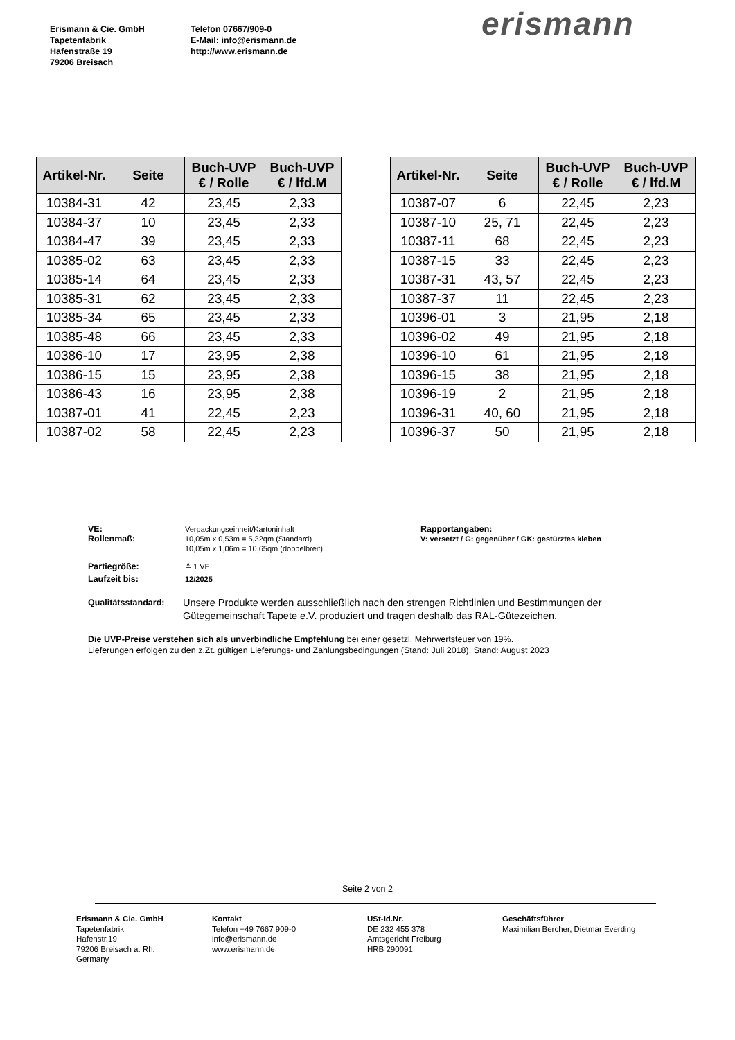Erismann & Cie. GmbH
Tapetenfabrik
Hafenstraße 19
79206 Breisach
Telefon 07667/909-0
E-Mail: info@erismann.de
http://www.erismann.de
erismann
| Artikel-Nr. | Seite | Buch-UVP € / Rolle | Buch-UVP € / lfd.M |
| --- | --- | --- | --- |
| 10384-31 | 42 | 23,45 | 2,33 |
| 10384-37 | 10 | 23,45 | 2,33 |
| 10384-47 | 39 | 23,45 | 2,33 |
| 10385-02 | 63 | 23,45 | 2,33 |
| 10385-14 | 64 | 23,45 | 2,33 |
| 10385-31 | 62 | 23,45 | 2,33 |
| 10385-34 | 65 | 23,45 | 2,33 |
| 10385-48 | 66 | 23,45 | 2,33 |
| 10386-10 | 17 | 23,95 | 2,38 |
| 10386-15 | 15 | 23,95 | 2,38 |
| 10386-43 | 16 | 23,95 | 2,38 |
| 10387-01 | 41 | 22,45 | 2,23 |
| 10387-02 | 58 | 22,45 | 2,23 |
| Artikel-Nr. | Seite | Buch-UVP € / Rolle | Buch-UVP € / lfd.M |
| --- | --- | --- | --- |
| 10387-07 | 6 | 22,45 | 2,23 |
| 10387-10 | 25, 71 | 22,45 | 2,23 |
| 10387-11 | 68 | 22,45 | 2,23 |
| 10387-15 | 33 | 22,45 | 2,23 |
| 10387-31 | 43, 57 | 22,45 | 2,23 |
| 10387-37 | 11 | 22,45 | 2,23 |
| 10396-01 | 3 | 21,95 | 2,18 |
| 10396-02 | 49 | 21,95 | 2,18 |
| 10396-10 | 61 | 21,95 | 2,18 |
| 10396-15 | 38 | 21,95 | 2,18 |
| 10396-19 | 2 | 21,95 | 2,18 |
| 10396-31 | 40, 60 | 21,95 | 2,18 |
| 10396-37 | 50 | 21,95 | 2,18 |
VE: Verpackungseinheit/Kartoninhalt
Rollenmaß: 10,05m x 0,53m = 5,32qm (Standard)
10,05m x 1,06m = 10,65qm (doppelbreit)
Rapportangaben:
V: versetzt / G: gegenüber / GK: gestürztes kleben
Partiegröße: ≙ 1 VE
Laufzeit bis: 12/2025
Qualitätsstandard:
Unsere Produkte werden ausschließlich nach den strengen Richtlinien und Bestimmungen der Gütegemeinschaft Tapete e.V. produziert und tragen deshalb das RAL-Gütezeichen.
Die UVP-Preise verstehen sich als unverbindliche Empfehlung bei einer gesetzl. Mehrwertsteuer von 19%.
Lieferungen erfolgen zu den z.Zt. gültigen Lieferungs- und Zahlungsbedingungen (Stand: Juli 2018). Stand: August 2023
Seite 2 von 2
Erismann & Cie. GmbH
Tapetenfabrik
Hafenstr.19
79206 Breisach a. Rh.
Germany
Kontakt
Telefon +49 7667 909-0
info@erismann.de
www.erismann.de
USt-Id.Nr.
DE 232 455 378
Amtsgericht Freiburg
HRB 290091
Geschäftsführer
Maximilian Bercher, Dietmar Everding